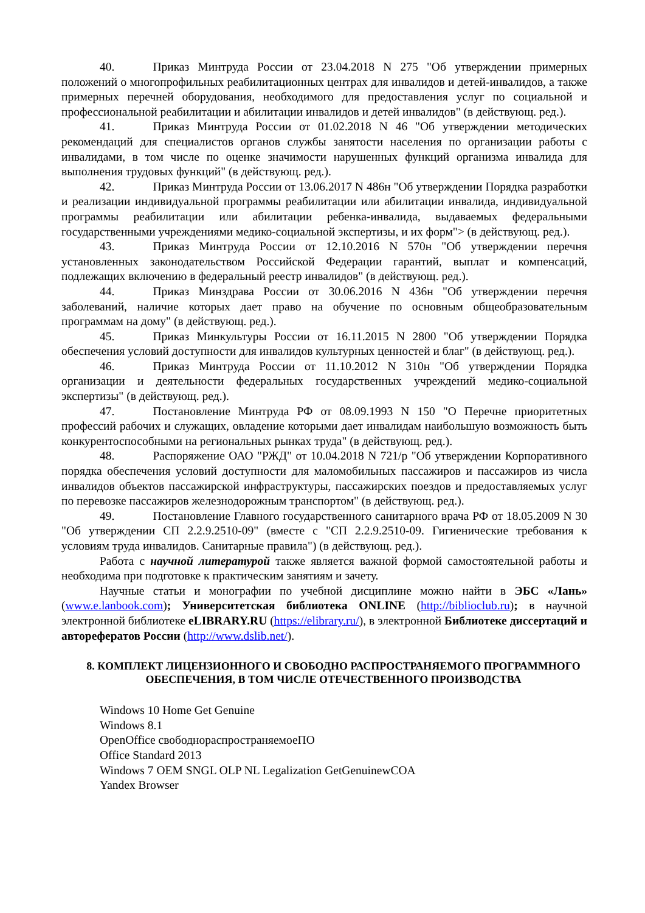40. Приказ Минтруда России от 23.04.2018 N 275 "Об утверждении примерных положений о многопрофильных реабилитационных центрах для инвалидов и детей-инвалидов, а также примерных перечней оборудования, необходимого для предоставления услуг по социальной и профессиональной реабилитации и абилитации инвалидов и детей инвалидов" (в действующ. ред.).
41. Приказ Минтруда России от 01.02.2018 N 46 "Об утверждении методических рекомендаций для специалистов органов службы занятости населения по организации работы с инвалидами, в том числе по оценке значимости нарушенных функций организма инвалида для выполнения трудовых функций" (в действующ. ред.).
42. Приказ Минтруда России от 13.06.2017 N 486н "Об утверждении Порядка разработки и реализации индивидуальной программы реабилитации или абилитации инвалида, индивидуальной программы реабилитации или абилитации ребенка-инвалида, выдаваемых федеральными государственными учреждениями медико-социальной экспертизы, и их форм"> (в действующ. ред.).
43. Приказ Минтруда России от 12.10.2016 N 570н "Об утверждении перечня установленных законодательством Российской Федерации гарантий, выплат и компенсаций, подлежащих включению в федеральный реестр инвалидов" (в действующ. ред.).
44. Приказ Минздрава России от 30.06.2016 N 436н "Об утверждении перечня заболеваний, наличие которых дает право на обучение по основным общеобразовательным программам на дому" (в действующ. ред.).
45. Приказ Минкультуры России от 16.11.2015 N 2800 "Об утверждении Порядка обеспечения условий доступности для инвалидов культурных ценностей и благ" (в действующ. ред.).
46. Приказ Минтруда России от 11.10.2012 N 310н "Об утверждении Порядка организации и деятельности федеральных государственных учреждений медико-социальной экспертизы" (в действующ. ред.).
47. Постановление Минтруда РФ от 08.09.1993 N 150 "О Перечне приоритетных профессий рабочих и служащих, овладение которыми дает инвалидам наибольшую возможность быть конкурентоспособными на региональных рынках труда" (в действующ. ред.).
48. Распоряжение ОАО "РЖД" от 10.04.2018 N 721/р "Об утверждении Корпоративного порядка обеспечения условий доступности для маломобильных пассажиров и пассажиров из числа инвалидов объектов пассажирской инфраструктуры, пассажирских поездов и предоставляемых услуг по перевозке пассажиров железнодорожным транспортом" (в действующ. ред.).
49. Постановление Главного государственного санитарного врача РФ от 18.05.2009 N 30 "Об утверждении СП 2.2.9.2510-09" (вместе с "СП 2.2.9.2510-09. Гигиенические требования к условиям труда инвалидов. Санитарные правила") (в действующ. ред.).
Работа с научной литературой также является важной формой самостоятельной работы и необходима при подготовке к практическим занятиям и зачету.
Научные статьи и монографии по учебной дисциплине можно найти в ЭБС «Лань» (www.e.lanbook.com); Университетская библиотека ONLINE (http://biblioclub.ru); в научной электронной библиотеке eLIBRARY.RU (https://elibrary.ru/), в электронной Библиотеке диссертаций и авторефератов России (http://www.dslib.net/).
8. КОМПЛЕКТ ЛИЦЕНЗИОННОГО И СВОБОДНО РАСПРОСТРАНЯЕМОГО ПРОГРАММНОГО ОБЕСПЕЧЕНИЯ, В ТОМ ЧИСЛЕ ОТЕЧЕСТВЕННОГО ПРОИЗВОДСТВА
Windows 10 Home Get Genuine
Windows 8.1
OpenOffice свободнораспространяемоеПО
Office Standard 2013
Windows 7 OEM SNGL OLP NL Legalization GetGenuinewCOA
Yandex Browser